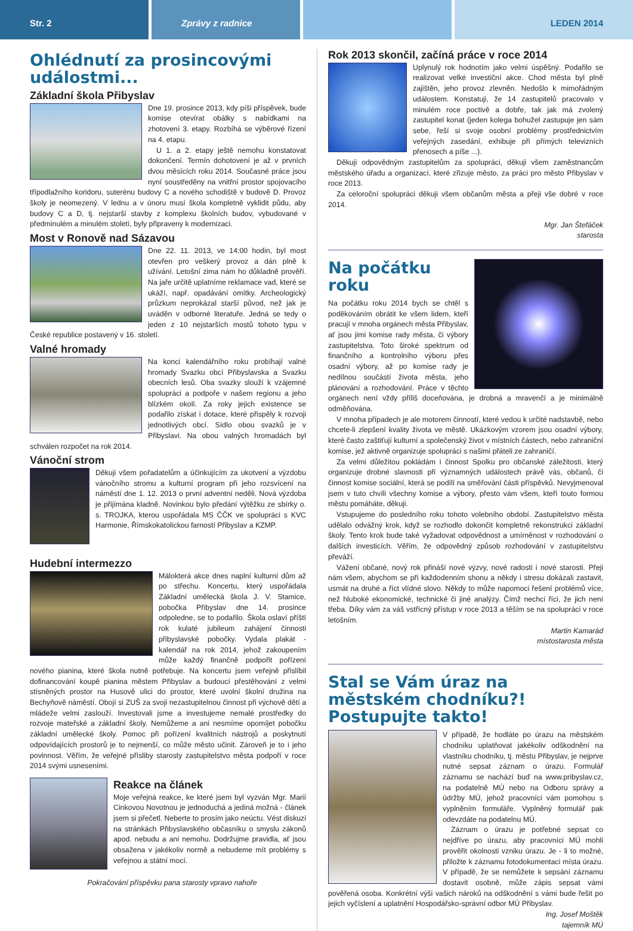Str. 2 Zprávy z radnice LEDEN 2014
Ohlédnutí za prosincovými událostmi...
Základní škola Přibyslav
Dne 19. prosince 2013, kdy píši příspěvek, bude komise otevírat obálky s nabídkami na zhotovení 3. etapy. Rozbíhá se výběrové řízení na 4. etapu.
U 1. a 2. etapy ještě nemohu konstatovat dokončení. Termín dohotovení je až v prvních dvou měsících roku 2014. Současné práce jsou nyní soustředěny na vnitřní prostor spojovacího třípodlažního koridoru, suterénu budovy C a nového schodiště v budově D. Provoz školy je neomezený. V lednu a v únoru musí škola kompletně vyklidit půdu, aby budovy C a D, tj. nejstarší stavby z komplexu školních budov, vybudované v předminulém a minulém století, byly připraveny k modernizaci.
Most v Ronově nad Sázavou
Dne 22. 11. 2013, ve 14:00 hodin, byl most otevřen pro veškerý provoz a dán plně k užívání. Letošní zima nám ho důkladně prověří. Na jaře určitě uplatníme reklamace vad, které se ukáží, např. opadávání omítky. Archeologický průzkum neprokázal starší původ, než jak je uváděn v odborné literatuře. Jedná se tedy o jeden z 10 nejstarších mostů tohoto typu v České republice postavený v 16. století.
Valné hromady
Na konci kalendářního roku probíhají valné hromady Svazku obcí Přibyslavska a Svazku obecních lesů. Oba svazky slouží k vzájemné spolupráci a podpoře v našem regionu a jeho blízkém okolí. Za roky jejich existence se podařilo získat i dotace, které přispěly k rozvoji jednotlivých obcí. Sídlo obou svazků je v Přibyslavi. Na obou valných hromadách byl schválen rozpočet na rok 2014.
Vánoční strom
Děkuji všem pořadatelům a účinkujícím za ukotvení a výzdobu vánočního stromu a kulturní program při jeho rozsvícení na náměstí dne 1. 12. 2013 o první adventní neděli. Nová výzdoba je přijímána kladně. Novinkou bylo předání výtěžku ze sbírky o. s. TROJKA, kterou uspořádala MS ČČK ve spolupráci s KVC Harmonie, Římskokatolickou farností Přibyslav a KZMP.
Hudební intermezzo
Málokterá akce dnes naplní kulturní dům až po střechu. Koncertu, který uspořádala Základní umělecká škola J. V. Stamice, pobočka Přibyslav dne 14. prosince odpoledne, se to podařilo. Škola oslaví příští rok kulaté jubileum zahájení činnosti přibyslavské pobočky. Vydala plakát - kalendář na rok 2014, jehož zakoupením může každý finančně podpořit pořízení nového pianina, které škola nutně potřebuje. Na koncertu jsem veřejně přislíbil dofinancování koupě pianina městem Přibyslav a budoucí přestěhování z velmi stísněných prostor na Husově ulici do prostor, které uvolní školní družina na Bechyňově náměstí. Obojí si ZUŠ za svoji nezastupitelnou činnost při výchově dětí a mládeže velmi zaslouží. Investovali jsme a investujeme nemalé prostředky do rozvoje mateřské a základní školy. Nemůžeme a ani nesmíme opomíjet pobočku základní umělecké školy. Pomoc při pořízení kvalitních nástrojů a poskytnutí odpovídajících prostorů je to nejmenší, co může město učinit. Zároveň je to i jeho povinnost. Věřím, že veřejné přísliby starosty zastupitelstvo města podpoří v roce 2014 svými usneseními.
Reakce na článek
Moje veřejná reakce, ke které jsem byl vyzván Mgr. Marií Cinkovou Novotnou je jednoduchá a jediná možná - článek jsem si přečetl. Neberte to prosím jako neúctu. Vést diskuzi na stránkách Přibyslavského občasníku o smyslu zákonů apod. nebudu a ani nemohu. Dodržujme pravidla, ať jsou obsažena v jakékoliv normě a nebudeme mít problémy s veřejnou a státní mocí.
Pokračování příspěvku pana starosty vpravo nahoře
Rok 2013 skončil, začíná práce v roce 2014
Uplynulý rok hodnotím jako velmi úspěšný. Podařilo se realizovat velké investiční akce. Chod města byl plně zajištěn, jeho provoz zlevněn. Nedošlo k mimořádným událostem. Konstatuji, že 14 zastupitelů pracovalo v minulém roce poctivě a dobře, tak jak má zvolený zastupitel konat (jeden kolega bohužel zastupuje jen sám sebe, řeší si svoje osobní problémy prostřednictvím veřejných zasedání, exhibuje při přímých televizních přenosech a píše ...).
Děkuji odpovědným zastupitelům za spolupráci, děkuji všem zaměstnancům městského úřadu a organizací, které zřizuje město, za práci pro město Přibyslav v roce 2013.
Za celoroční spolupráci děkuji všem občanům města a přeji vše dobré v roce 2014.
Mgr. Jan Štefáček
starosta
Na počátku roku
Na počátku roku 2014 bych se chtěl s poděkováním obrátit ke všem lidem, kteří pracují v mnoha orgánech města Přibyslav, ať jsou jimi komise rady města, či výbory zastupitelstva. Toto široké spektrum od finančního a kontrolního výboru přes osadní výbory, až po komise rady je nedílnou součástí života města, jeho plánování a rozhodování. Práce v těchto orgánech není vždy příliš doceňována, je drobná a mravenčí a je minimálně odměňována.
V mnoha případech je ale motorem činností, které vedou k určité nadstavbě, nebo chcete-li zlepšení kvality života ve městě. Ukázkovým vzorem jsou osadní výbory, které často zaštiťují kulturní a společenský život v místních částech, nebo zahraniční komise, jež aktivně organizuje spolupráci s našimi přáteli ze zahraničí.
Za velmi důležitou pokládám i činnost Spolku pro občanské záležitosti, který organizuje drobné slavnosti při významných událostech právě vás, občanů, či činnost komise sociální, která se podílí na směřování části příspěvků. Nevyjmenoval jsem v tuto chvíli všechny komise a výbory, přesto vám všem, kteří touto formou městu pomáháte, děkuji.
Vstupujeme do posledního roku tohoto volebního období. Zastupitelstvo města udělalo odvážný krok, když se rozhodlo dokončit kompletně rekonstrukci základní školy. Tento krok bude také vyžadovat odpovědnost a umírněnost v rozhodování o dalších investicích. Věřím, že odpovědný způsob rozhodování v zastupitelstvu převáží.
Vážení občané, nový rok přináší nové výzvy, nové radosti i nové starosti. Přeji nám všem, abychom se při každodenním shonu a někdy i stresu dokázali zastavit, usmát na druhé a říct vlídné slovo. Někdy to může napomoci řešení problémů více, než hluboké ekonomické, technické či jiné analýzy. Čímž nechci říci, že jich není třeba. Díky vám za váš vstřícný přístup v roce 2013 a těším se na spolupráci v roce letošním.
Martin Kamarád
místostarosta města
Stal se Vám úraz na městském chodníku?! Postupujte takto!
V případě, že hodláte po úrazu na městském chodníku uplatňovat jakékoliv odškodnění na vlastníku chodníku, tj. městu Přibyslav, je nejprve nutné sepsat záznam o úrazu. Formulář záznamu se nachází buď na www.pribyslav.cz, na podatelně MÚ nebo na Odboru správy a údržby MÚ, jehož pracovníci vám pomohou s vyplněním formuláře. Vyplněný formulář pak odevzdáte na podatelnu MÚ.
Záznam o úrazu je potřebné sepsat co nejdříve po úrazu, aby pracovníci MÚ mohli prověřit okolnosti vzniku úrazu. Je - li to možné, přiložte k záznamu fotodokumentaci místa úrazu. V případě, že se nemůžete k sepsání záznamu dostavit osobně, může zápis sepsat vámi pověřená osoba. Konkrétní výši vašich nároků na odškodnění s vámi bude řešit po jejich vyčíslení a uplatnění Hospodářsko-správní odbor MÚ Přibyslav.
Ing. Josef Moštěk
tajemník MÚ